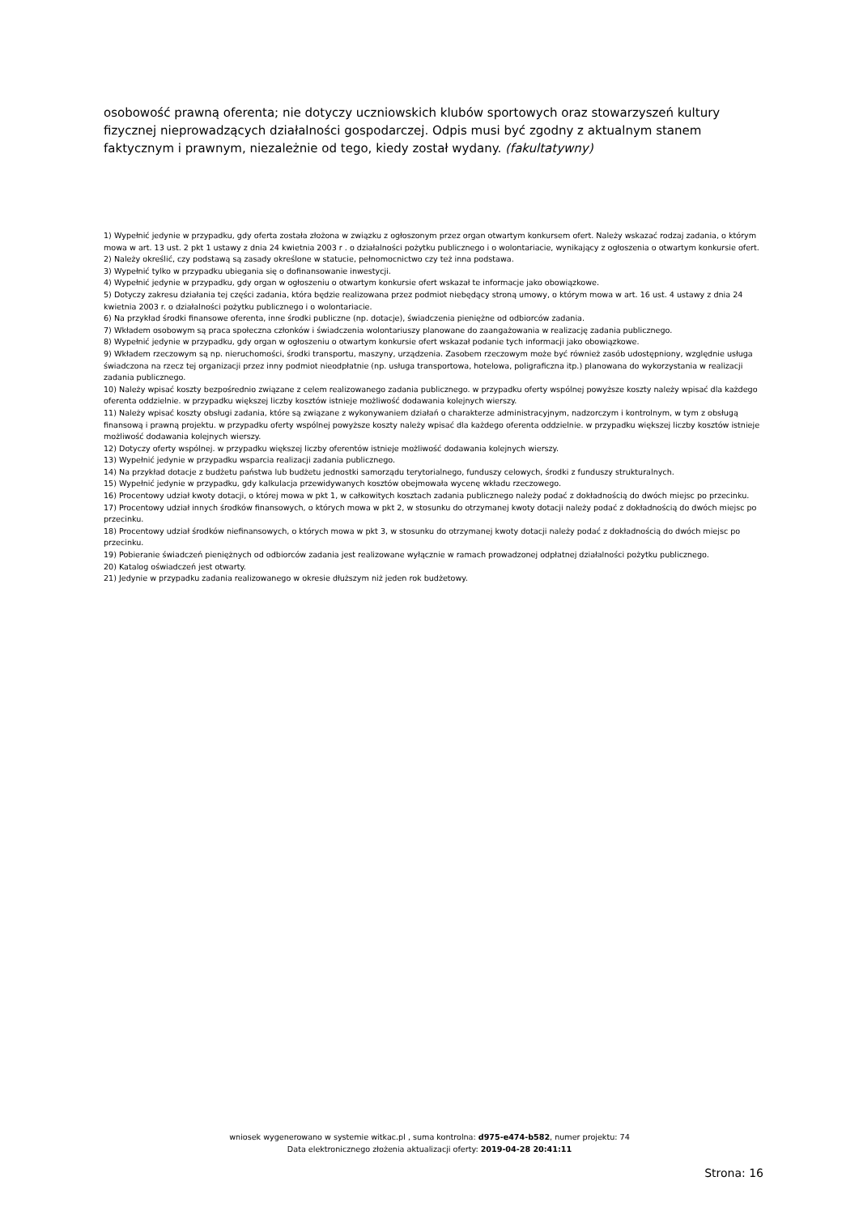osobowość prawną oferenta; nie dotyczy uczniowskich klubów sportowych oraz stowarzyszeń kultury fizycznej nieprowadzących działalności gospodarczej. Odpis musi być zgodny z aktualnym stanem faktycznym i prawnym, niezależnie od tego, kiedy został wydany. (fakultatywny)
1) Wypełnić jedynie w przypadku, gdy oferta została złożona w związku z ogłoszonym przez organ otwartym konkursem ofert. Należy wskazać rodzaj zadania, o którym mowa w art. 13 ust. 2 pkt 1 ustawy z dnia 24 kwietnia 2003 r . o działalności pożytku publicznego i o wolontariacie, wynikający z ogłoszenia o otwartym konkursie ofert.
2) Należy określić, czy podstawą są zasady określone w statucie, pełnomocnictwo czy też inna podstawa.
3) Wypełnić tylko w przypadku ubiegania się o dofinansowanie inwestycji.
4) Wypełnić jedynie w przypadku, gdy organ w ogłoszeniu o otwartym konkursie ofert wskazał te informacje jako obowiązkowe.
5) Dotyczy zakresu działania tej części zadania, która będzie realizowana przez podmiot niebędący stroną umowy, o którym mowa w art. 16 ust. 4 ustawy z dnia 24 kwietnia 2003 r. o działalności pożytku publicznego i o wolontariacie.
6) Na przykład środki finansowe oferenta, inne środki publiczne (np. dotacje), świadczenia pieniężne od odbiorców zadania.
7) Wkładem osobowym są praca społeczna członków i świadczenia wolontariuszy planowane do zaangażowania w realizację zadania publicznego.
8) Wypełnić jedynie w przypadku, gdy organ w ogłoszeniu o otwartym konkursie ofert wskazał podanie tych informacji jako obowiązkowe.
9) Wkładem rzeczowym są np. nieruchomości, środki transportu, maszyny, urządzenia. Zasobem rzeczowym może być również zasób udostępniony, względnie usługa świadczona na rzecz tej organizacji przez inny podmiot nieodpłatnie (np. usługa transportowa, hotelowa, poligraficzna itp.) planowana do wykorzystania w realizacji zadania publicznego.
10) Należy wpisać koszty bezpośrednio związane z celem realizowanego zadania publicznego. w przypadku oferty wspólnej powyższe koszty należy wpisać dla każdego oferenta oddzielnie. w przypadku większej liczby kosztów istnieje możliwość dodawania kolejnych wierszy.
11) Należy wpisać koszty obsługi zadania, które są związane z wykonywaniem działań o charakterze administracyjnym, nadzorczym i kontrolnym, w tym z obsługą finansową i prawną projektu. w przypadku oferty wspólnej powyższe koszty należy wpisać dla każdego oferenta oddzielnie. w przypadku większej liczby kosztów istnieje możliwość dodawania kolejnych wierszy.
12) Dotyczy oferty wspólnej. w przypadku większej liczby oferentów istnieje możliwość dodawania kolejnych wierszy.
13) Wypełnić jedynie w przypadku wsparcia realizacji zadania publicznego.
14) Na przykład dotacje z budżetu państwa lub budżetu jednostki samorządu terytorialnego, funduszy celowych, środki z funduszy strukturalnych.
15) Wypełnić jedynie w przypadku, gdy kalkulacja przewidywanych kosztów obejmowała wycenę wkładu rzeczowego.
16) Procentowy udział kwoty dotacji, o której mowa w pkt 1, w całkowitych kosztach zadania publicznego należy podać z dokładnością do dwóch miejsc po przecinku.
17) Procentowy udział innych środków finansowych, o których mowa w pkt 2, w stosunku do otrzymanej kwoty dotacji należy podać z dokładnością do dwóch miejsc po przecinku.
18) Procentowy udział środków niefinansowych, o których mowa w pkt 3, w stosunku do otrzymanej kwoty dotacji należy podać z dokładnością do dwóch miejsc po przecinku.
19) Pobieranie świadczeń pieniężnych od odbiorców zadania jest realizowane wyłącznie w ramach prowadzonej odpłatnej działalności pożytku publicznego.
20) Katalog oświadczeń jest otwarty.
21) Jedynie w przypadku zadania realizowanego w okresie dłuższym niż jeden rok budżetowy.
wniosek wygenerowano w systemie witkac.pl , suma kontrolna: d975-e474-b582, numer projektu: 74
Data elektronicznego złożenia aktualizacji oferty: 2019-04-28 20:41:11
Strona: 16